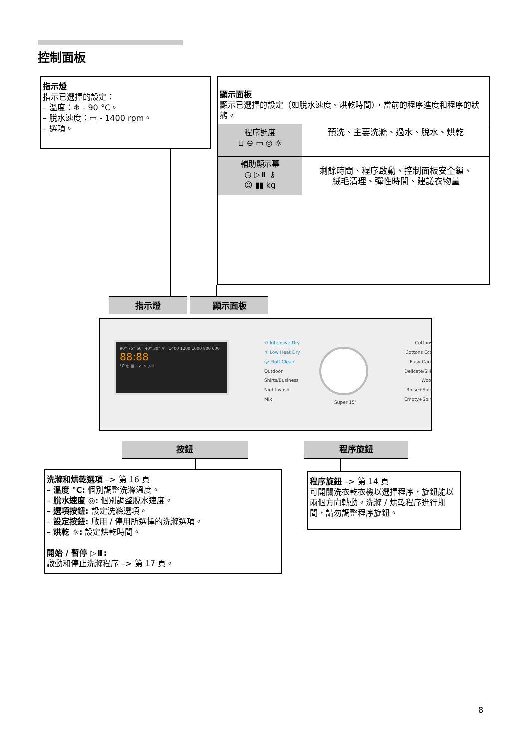控制面板
指示燈
指示已選擇的設定：
– 溫度：❄ - 90 °C。
– 脫水速度：▭ - 1400 rpm。
– 選項。
顯示面板
顯示已選擇的設定（如脫水速度、烘乾時間），當前的程序進度和程序的狀態。
程序進度
⊔ ⊖ ▭ ◎ ☼
預洗、主要洗滌、過水、脫水、烘乾
輔助顯示幕
◷ ▷⏸ ⚷
☺ ▮▮ kg
剩餘時間、程序啟動、控制面板安全鎖、
絨毛清理、彈性時間、建議衣物量
指示燈 顯示面板
90° 75° 60° 40° 30° ❄ 1400 1200 1000 800 600 88:88
°C ◎ ▤—✓ ☼ ▷⏸
☼ Intensive Dry
☼ Low Heat Dry
☺ Fluff Clean
Outdoor
Shirts/Business
Night wash
Mix
Super 15'
Cottons
Cottons Eco
Easy-Care
Delicate/Silk
Wool
Rinse+Spin
Empty+Spin
按鈕 程序旋鈕
洗滌和烘乾選項 –> 第 16 頁
– 溫度 °C: 個別調整洗滌溫度。
– 脫水速度 ◎: 個別調整脫水速度。
– 選項按鈕: 設定洗滌選項。
– 設定按鈕: 啟用 / 停用所選擇的洗滌選項。
– 烘乾 ☼: 設定烘乾時間。
開始 / 暫停 ▷⏸:
啟動和停止洗滌程序 –> 第 17 頁。
程序旋鈕 –> 第 14 頁
可開關洗衣乾衣機以選擇程序，旋鈕能以兩個方向轉動。洗滌 / 烘乾程序進行期間，請勿調整程序旋鈕。
8